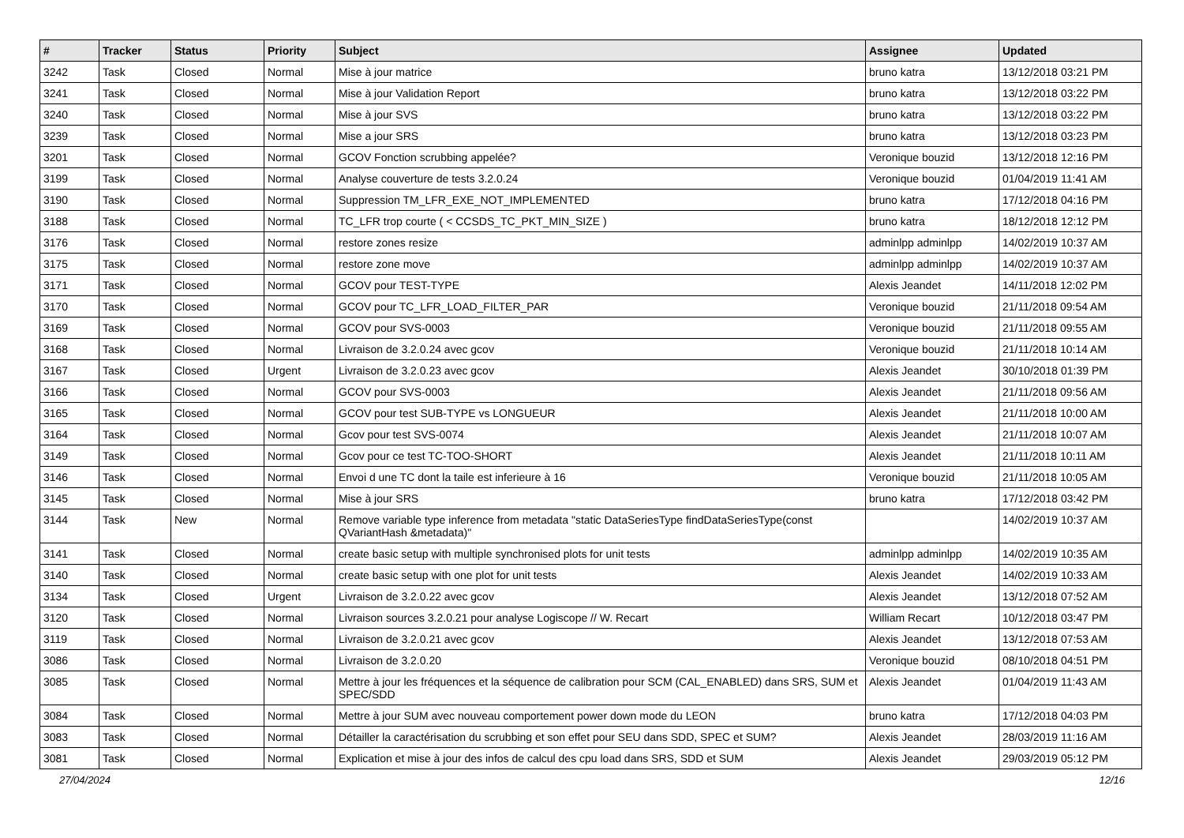| # | Tracker | Status | Priority | Subject | Assignee | Updated |
| --- | --- | --- | --- | --- | --- | --- |
| 3242 | Task | Closed | Normal | Mise à jour matrice | bruno katra | 13/12/2018 03:21 PM |
| 3241 | Task | Closed | Normal | Mise à jour Validation Report | bruno katra | 13/12/2018 03:22 PM |
| 3240 | Task | Closed | Normal | Mise à jour SVS | bruno katra | 13/12/2018 03:22 PM |
| 3239 | Task | Closed | Normal | Mise a jour SRS | bruno katra | 13/12/2018 03:23 PM |
| 3201 | Task | Closed | Normal | GCOV Fonction scrubbing appelée? | Veronique bouzid | 13/12/2018 12:16 PM |
| 3199 | Task | Closed | Normal | Analyse couverture de tests 3.2.0.24 | Veronique bouzid | 01/04/2019 11:41 AM |
| 3190 | Task | Closed | Normal | Suppression TM_LFR_EXE_NOT_IMPLEMENTED | bruno katra | 17/12/2018 04:16 PM |
| 3188 | Task | Closed | Normal | TC_LFR trop courte ( < CCSDS_TC_PKT_MIN_SIZE ) | bruno katra | 18/12/2018 12:12 PM |
| 3176 | Task | Closed | Normal | restore zones resize | adminlpp adminlpp | 14/02/2019 10:37 AM |
| 3175 | Task | Closed | Normal | restore zone move | adminlpp adminlpp | 14/02/2019 10:37 AM |
| 3171 | Task | Closed | Normal | GCOV pour TEST-TYPE | Alexis Jeandet | 14/11/2018 12:02 PM |
| 3170 | Task | Closed | Normal | GCOV pour TC_LFR_LOAD_FILTER_PAR | Veronique bouzid | 21/11/2018 09:54 AM |
| 3169 | Task | Closed | Normal | GCOV pour SVS-0003 | Veronique bouzid | 21/11/2018 09:55 AM |
| 3168 | Task | Closed | Normal | Livraison de 3.2.0.24 avec gcov | Veronique bouzid | 21/11/2018 10:14 AM |
| 3167 | Task | Closed | Urgent | Livraison de 3.2.0.23 avec gcov | Alexis Jeandet | 30/10/2018 01:39 PM |
| 3166 | Task | Closed | Normal | GCOV pour SVS-0003 | Alexis Jeandet | 21/11/2018 09:56 AM |
| 3165 | Task | Closed | Normal | GCOV pour test SUB-TYPE vs LONGUEUR | Alexis Jeandet | 21/11/2018 10:00 AM |
| 3164 | Task | Closed | Normal | Gcov pour test SVS-0074 | Alexis Jeandet | 21/11/2018 10:07 AM |
| 3149 | Task | Closed | Normal | Gcov pour ce test TC-TOO-SHORT | Alexis Jeandet | 21/11/2018 10:11 AM |
| 3146 | Task | Closed | Normal | Envoi d une TC dont la taile est inferieure à 16 | Veronique bouzid | 21/11/2018 10:05 AM |
| 3145 | Task | Closed | Normal | Mise à jour SRS | bruno katra | 17/12/2018 03:42 PM |
| 3144 | Task | New | Normal | Remove variable type inference from metadata "static DataSeriesType findDataSeriesType(const QVariantHash &metadata)" | | 14/02/2019 10:37 AM |
| 3141 | Task | Closed | Normal | create basic setup with multiple synchronised plots for unit tests | adminlpp adminlpp | 14/02/2019 10:35 AM |
| 3140 | Task | Closed | Normal | create basic setup with one plot for unit tests | Alexis Jeandet | 14/02/2019 10:33 AM |
| 3134 | Task | Closed | Urgent | Livraison de 3.2.0.22 avec gcov | Alexis Jeandet | 13/12/2018 07:52 AM |
| 3120 | Task | Closed | Normal | Livraison sources 3.2.0.21 pour analyse Logiscope // W. Recart | William Recart | 10/12/2018 03:47 PM |
| 3119 | Task | Closed | Normal | Livraison de 3.2.0.21 avec gcov | Alexis Jeandet | 13/12/2018 07:53 AM |
| 3086 | Task | Closed | Normal | Livraison de 3.2.0.20 | Veronique bouzid | 08/10/2018 04:51 PM |
| 3085 | Task | Closed | Normal | Mettre à jour les fréquences et la séquence de calibration pour SCM (CAL_ENABLED) dans SRS, SUM et SPEC/SDD | Alexis Jeandet | 01/04/2019 11:43 AM |
| 3084 | Task | Closed | Normal | Mettre à jour SUM avec nouveau comportement power down mode du LEON | bruno katra | 17/12/2018 04:03 PM |
| 3083 | Task | Closed | Normal | Détailler la caractérisation du scrubbing et son effet pour SEU dans SDD, SPEC et SUM? | Alexis Jeandet | 28/03/2019 11:16 AM |
| 3081 | Task | Closed | Normal | Explication et mise à jour des infos de calcul des cpu load dans SRS, SDD et SUM | Alexis Jeandet | 29/03/2019 05:12 PM |
27/04/2024 12/16